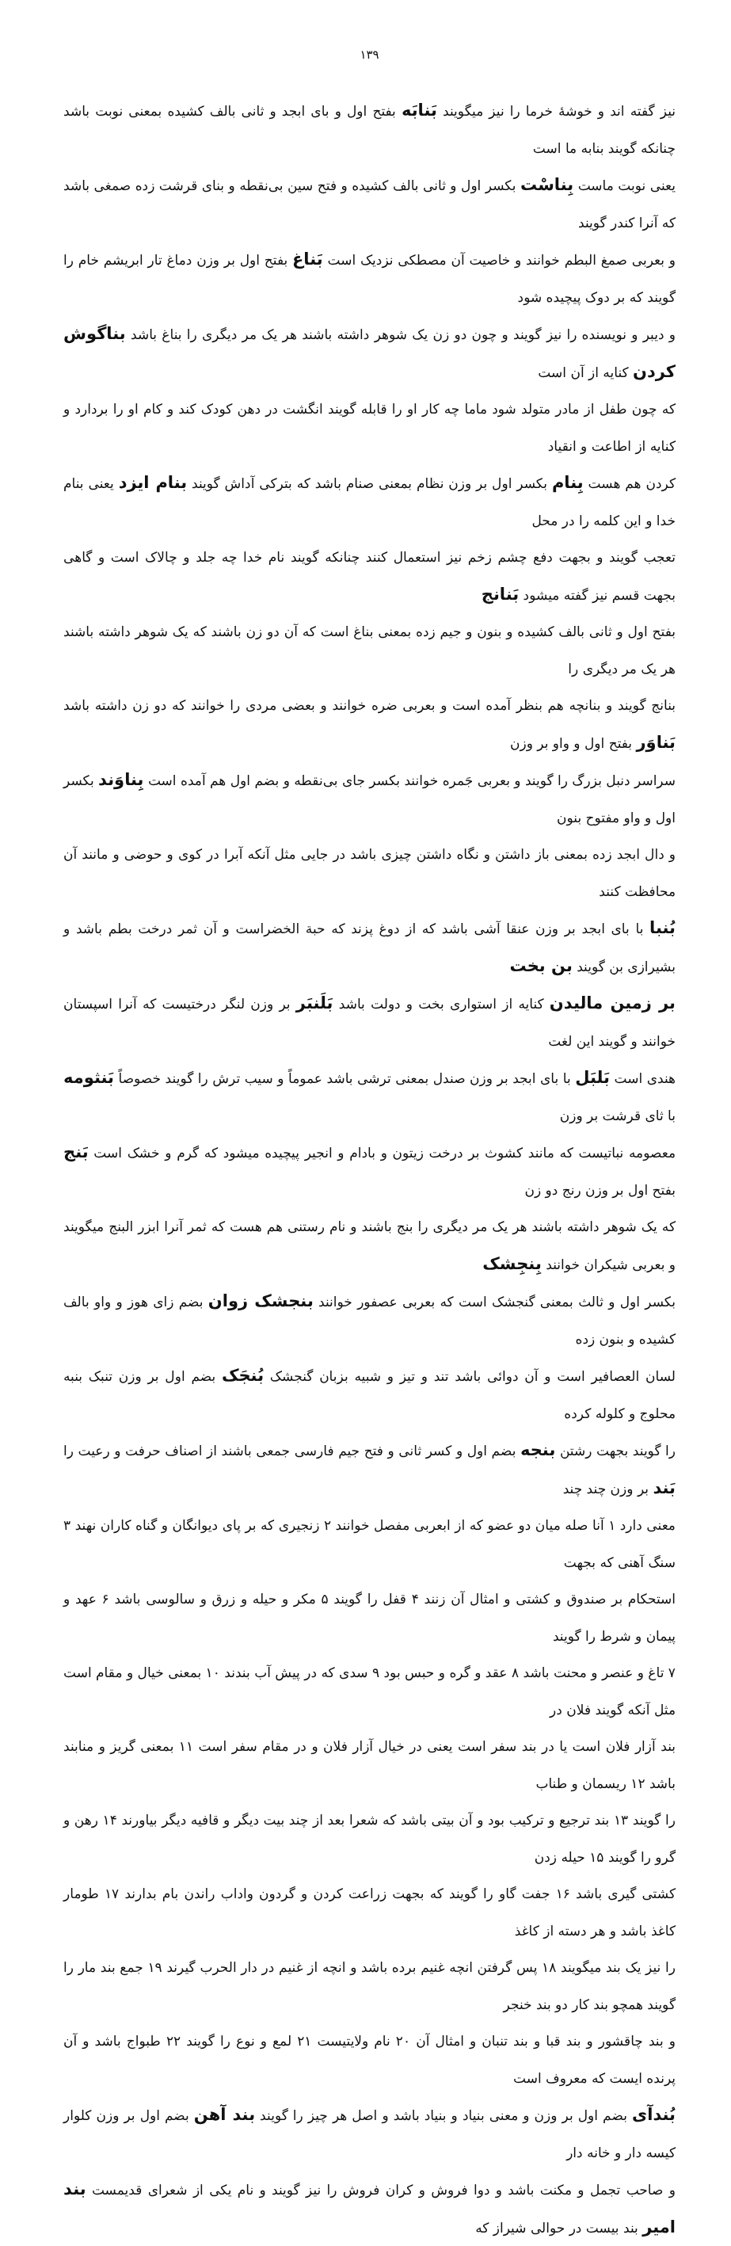۱۳۹
نیز گفته اند و خوشهٔ خرما را نیز میگویند بَنابَه بفتح اول و بای ابجد و ثانی بالف کشیده بمعنی نوبت باشد چنانکه گویند بنابه ما است
یعنی نوبت ماست بِناسْت بکسر اول و ثانی بالف کشیده و فتح سین بی‌نقطه و بنای قرشت زده صمغی باشد که آنرا کندر گویند
و بعربی صمغ البطم خوانند و خاصیت آن مصطکی نزدیک است بَناغ بفتح اول بر وزن دماغ تار ابریشم خام را گویند که بر دوک پیچیده شود
و دیبر و نویسنده را نیز گویند و چون دو زن یک شوهر داشته باشند هر یک مر دیگری را بناغ باشد بناگوش کردن کنایه از آن است
که چون طفل از مادر متولد شود ماما چه کار او را قابله گویند انگشت در دهن کودک کند و کام او را بردارد و کنایه از اطاعت و انقیاد
کردن هم هست بِنام بکسر اول بر وزن نظام بمعنی صنام باشد که بترکی آداش گویند بنام ایزد یعنی بنام خدا و این کلمه را در محل
تعجب گویند و بجهت دفع چشم زخم نیز استعمال کنند چنانکه گویند نام خدا چه جلد و چالاک است و گاهی بجهت قسم نیز گفته میشود بَنانج
بفتح اول و ثانی بالف کشیده و بنون و جیم زده بمعنی بناغ است که آن دو زن باشند که یک شوهر داشته باشند هر یک مر دیگری را
بنانج گویند و بنانچه هم بنظر آمده است و بعربی ضره خوانند و بعضی مردی را خوانند که دو زن داشته باشد بَناوَر بفتح اول و واو بر وزن
سراسر دنبل بزرگ را گویند و بعربی جَمره خوانند بکسر جای بی‌نقطه و بضم اول هم آمده است بِناوَند بکسر اول و واو مفتوح بنون
و دال ابجد زده بمعنی باز داشتن و نگاه داشتن چیزی باشد در جایی مثل آنکه آبرا در کوی و حوضی و مانند آن محافظت کنند
بُنبا با بای ابجد بر وزن عنقا آشی باشد که از دوغ پزند که حبة الخضراست و آن ثمر درخت بطم باشد و بشیرازی بن گویند بن بخت
بر زمین مالیدن کنایه از استواری بخت و دولت باشد بَلَنبَر بر وزن لنگر درختیست که آنرا اسپستان خوانند و گویند این لغت
هندی است بَلبَل با بای ابجد بر وزن صندل بمعنی ترشی باشد عموماً و سیب ترش را گویند خصوصاً بَنثومه با ثای قرشت بر وزن
معصومه نباتیست که مانند کشوث بر درخت زیتون و بادام و انجیر پیچیده میشود که گرم و خشک است بَنج بفتح اول بر وزن رنج دو زن
که یک شوهر داشته باشند هر یک مر دیگری را بنج باشند و نام رستنی هم هست که ثمر آنرا ابزر البنج میگویند و بعربی شیکران خوانند بِنجِشک
بکسر اول و ثالث بمعنی گنجشک است که بعربی عصفور خوانند بنجشک زوان بضم زای هوز و واو بالف کشیده و بنون زده
لسان العصافیر است و آن دوائی باشد تند و تیز و شبیه بزبان گنجشک بُنجَک بضم اول بر وزن تنبک بنبه محلوج و کلوله کرده
را گویند بجهت رشتن بنجه بضم اول و کسر ثانی و فتح جیم فارسی جمعی باشند از اصناف حرفت و رعیت را بَند بر وزن چند چند
معنی دارد ۱ آنا صله میان دو عضو که از ابعربی مفصل خوانند ۲ زنجیری که بر پای دیوانگان و گناه کاران نهند ۳ سنگ آهنی که بجهت
استحکام بر صندوق و کشتی و امثال آن زنند ۴ قفل را گویند ۵ مکر و حیله و زرق و سالوسی باشد ۶ عهد و پیمان و شرط را گویند
۷ تاغ و عنصر و محنت باشد ۸ عقد و گره و حبس بود ۹ سدی که در پیش آب بندند ۱۰ بمعنی خیال و مقام است مثل آنکه گویند فلان در
بند آزار فلان است یا در بند سفر است یعنی در خیال آزار فلان و در مقام سفر است ۱۱ بمعنی گریز و منابند باشد ۱۲ ریسمان و طناب
را گویند ۱۳ بند ترجیع و ترکیب بود و آن بیتی باشد که شعرا بعد از چند بیت دیگر و قافیه دیگر بیاورند ۱۴ رهن و گرو را گویند ۱۵ حیله زدن
کشتی گیری باشد ۱۶ جفت گاو را گویند که بجهت زراعت کردن و گردون واداب راندن بام بدارند ۱۷ طومار کاغذ باشد و هر دسته از کاغذ
را نیز یک بند میگویند ۱۸ پس گرفتن انچه غنیم برده باشد و انچه از غنیم در دار الحرب گیرند ۱۹ جمع بند مار را گویند همچو بند کار دو بند خنجر
و بند چاقشور و بند قبا و بند تنبان و امثال آن ۲۰ نام ولایتیست ۲۱ لمع و نوع را گویند ۲۲ طبواج باشد و آن پرنده ایست که معروف است
بُندآی بضم اول بر وزن و معنی بنیاد و بنیاد باشد و اصل هر چیز را گویند بند آهن بضم اول بر وزن کلوار کیسه دار و خانه دار
و صاحب تجمل و مکنت باشد و دوا فروش و کران فروش را نیز گویند و نام یکی از شعرای قدیمست بند امیر بند بیست در حوالی شیراز که